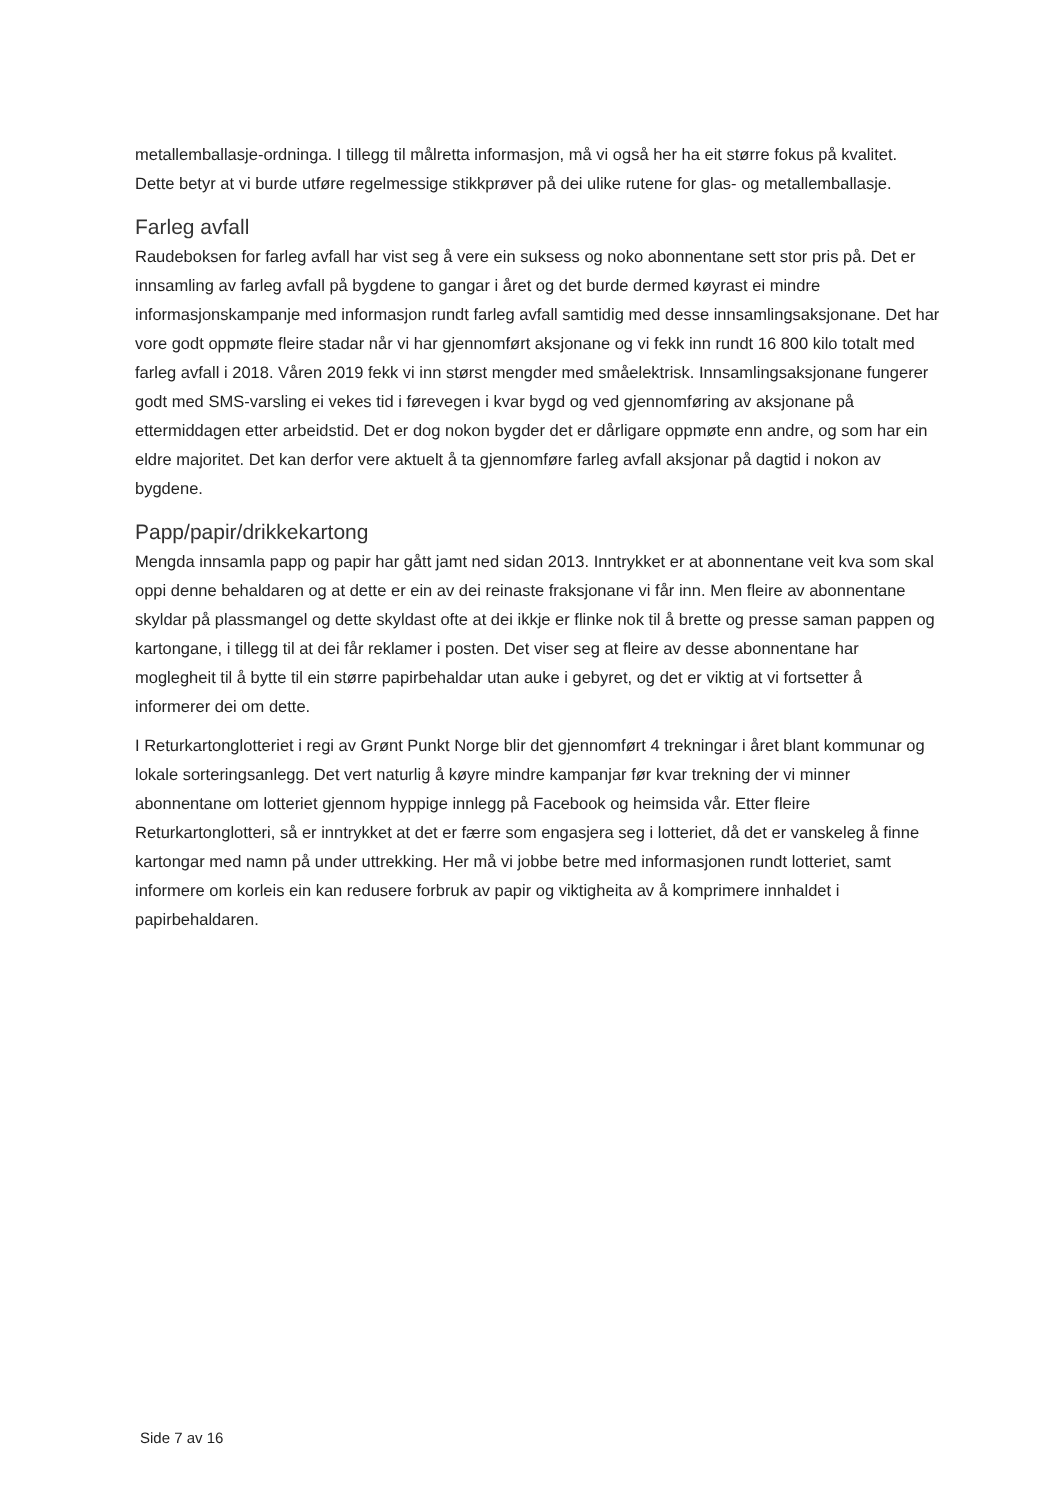metallemballasje-ordninga. I tillegg til målretta informasjon, må vi også her ha eit større fokus på kvalitet. Dette betyr at vi burde utføre regelmessige stikkprøver på dei ulike rutene for glas- og metallemballasje.
Farleg avfall
Raudeboksen for farleg avfall har vist seg å vere ein suksess og noko abonnentane sett stor pris på. Det er innsamling av farleg avfall på bygdene to gangar i året og det burde dermed køyrast ei mindre informasjonskampanje med informasjon rundt farleg avfall samtidig med desse innsamlingsaksjonane. Det har vore godt oppmøte fleire stadar når vi har gjennomført aksjonane og vi fekk inn rundt 16 800 kilo totalt med farleg avfall i 2018. Våren 2019 fekk vi inn størst mengder med småelektrisk. Innsamlingsaksjonane fungerer godt med SMS-varsling ei vekes tid i førevegen i kvar bygd og ved gjennomføring av aksjonane på ettermiddagen etter arbeidstid. Det er dog nokon bygder det er dårligare oppmøte enn andre, og som har ein eldre majoritet. Det kan derfor vere aktuelt å ta gjennomføre farleg avfall aksjonar på dagtid i nokon av bygdene.
Papp/papir/drikkekartong
Mengda innsamla papp og papir har gått jamt ned sidan 2013. Inntrykket er at abonnentane veit kva som skal oppi denne behaldaren og at dette er ein av dei reinaste fraksjonane vi får inn. Men fleire av abonnentane skyldar på plassmangel og dette skyldast ofte at dei ikkje er flinke nok til å brette og presse saman pappen og kartongane, i tillegg til at dei får reklamer i posten. Det viser seg at fleire av desse abonnentane har moglegheit til å bytte til ein større papirbehaldar utan auke i gebyret, og det er viktig at vi fortsetter å informerer dei om dette.
I Returkartonglotteriet i regi av Grønt Punkt Norge blir det gjennomført 4 trekningar i året blant kommunar og lokale sorteringsanlegg. Det vert naturlig å køyre mindre kampanjar før kvar trekning der vi minner abonnentane om lotteriet gjennom hyppige innlegg på Facebook og heimsida vår. Etter fleire Returkartonglotteri, så er inntrykket at det er færre som engasjera seg i lotteriet, då det er vanskeleg å finne kartongar med namn på under uttrekking. Her må vi jobbe betre med informasjonen rundt lotteriet, samt informere om korleis ein kan redusere forbruk av papir og viktigheita av å komprimere innhaldet i papirbehaldaren.
Side 7 av 16